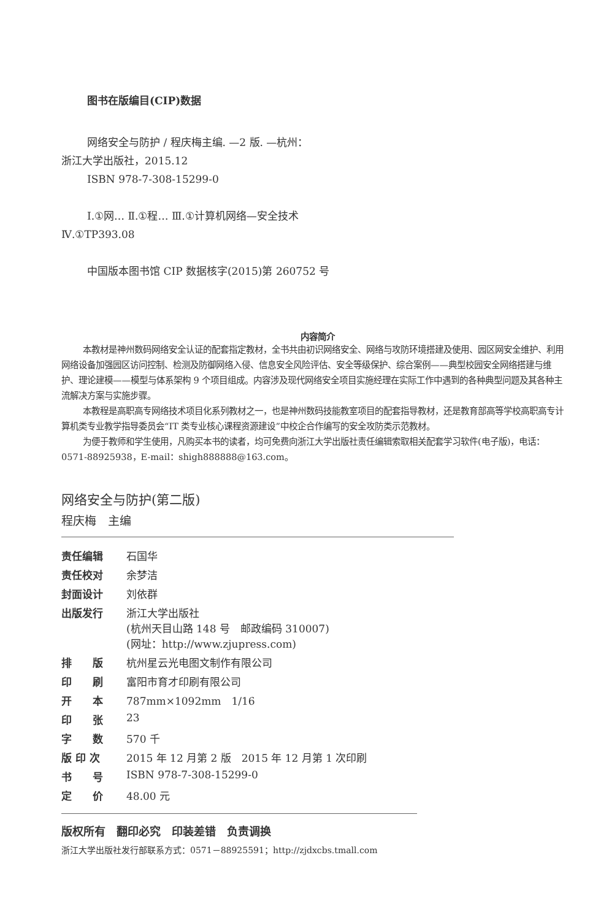图书在版编目(CIP)数据
网络安全与防护 / 程庆梅主编. —2 版. —杭州：
浙江大学出版社，2015.12
ISBN 978-7-308-15299-0
Ⅰ.①网… Ⅱ.①程… Ⅲ.①计算机网络—安全技术
Ⅳ.①TP393.08
中国版本图书馆 CIP 数据核字(2015)第 260752 号
内容简介
本教材是神州数码网络安全认证的配套指定教材，全书共由初识网络安全、网络与攻防环境搭建及使用、园区网安全维护、利用网络设备加强园区访问控制、检测及防御网络入侵、信息安全风险评估、安全等级保护、综合案例——典型校园安全网络搭建与维护、理论建模——模型与体系架构 9 个项目组成。内容涉及现代网络安全项目实施经理在实际工作中遇到的各种典型问题及其各种主流解决方案与实施步骤。
本教程是高职高专网络技术项目化系列教材之一，也是神州数码技能教室项目的配套指导教材，还是教育部高等学校高职高专计算机类专业教学指导委员会“IT 类专业核心课程资源建设”中校企合作编写的安全攻防类示范教材。
为便于教师和学生使用，凡购买本书的读者，均可免费向浙江大学出版社责任编辑索取相关配套学习软件(电子版)，电话：0571-88925938，E-mail：shigh888888@163.com。
网络安全与防护(第二版)
程庆梅　主编
| 责任编辑 | 石国华 |
| 责任校对 | 余梦洁 |
| 封面设计 | 刘依群 |
| 出版发行 | 浙江大学出版社 (杭州天目山路 148 号 邮政编码 310007) (网址：http://www.zjupress.com) |
| 排 版 | 杭州星云光电图文制作有限公司 |
| 印 刷 | 富阳市育才印刷有限公司 |
| 开 本 | 787mm×1092mm 1/16 |
| 印 张 | 23 |
| 字 数 | 570 千 |
| 版 印 次 | 2015 年 12 月第 2 版 2015 年 12 月第 1 次印刷 |
| 书 号 | ISBN 978-7-308-15299-0 |
| 定 价 | 48.00 元 |
版权所有　翻印必究　印装差错　负责调换
浙江大学出版社发行部联系方式：0571－88925591；http://zjdxcbs.tmall.com